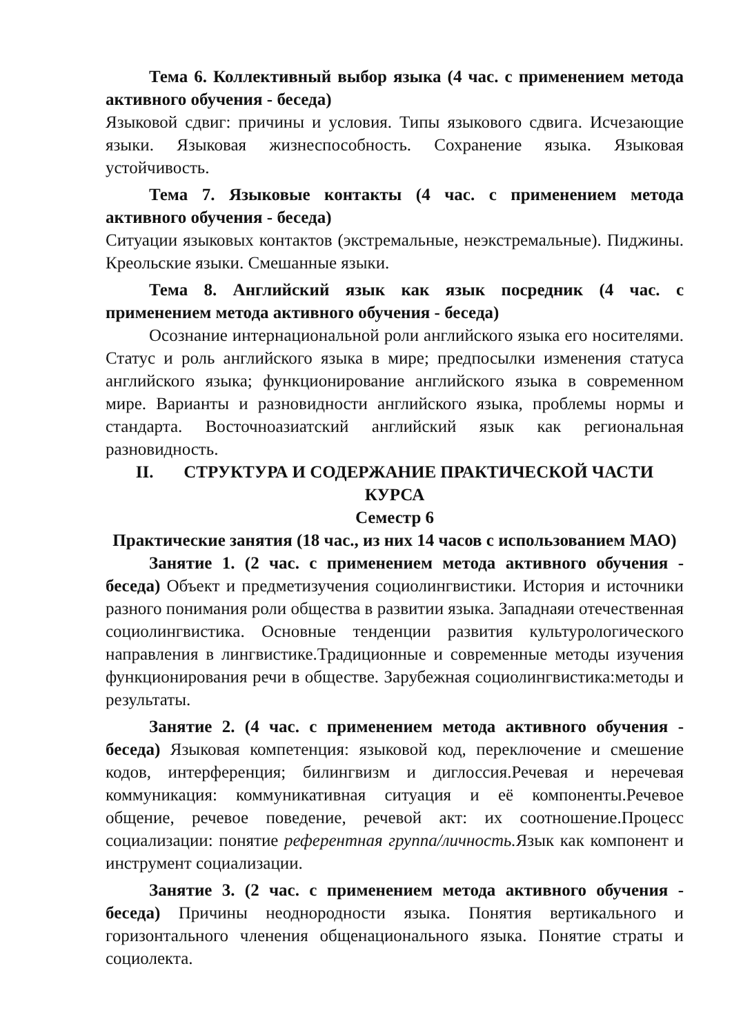Тема 6. Коллективный выбор языка (4 час. с применением метода активного обучения - беседа)
Языковой сдвиг: причины и условия. Типы языкового сдвига. Исчезающие языки. Языковая жизнеспособность. Сохранение языка. Языковая устойчивость.
Тема 7. Языковые контакты (4 час. с применением метода активного обучения - беседа)
Ситуации языковых контактов (экстремальные, неэкстремальные). Пиджины. Креольские языки. Смешанные языки.
Тема 8. Английский язык как язык посредник (4 час. с применением метода активного обучения - беседа)
Осознание интернациональной роли английского языка его носителями. Статус и роль английского языка в мире; предпосылки изменения статуса английского языка; функционирование английского языка в современном мире. Варианты и разновидности английского языка, проблемы нормы и стандарта. Восточноазиатский английский язык как региональная разновидность.
II. СТРУКТУРА И СОДЕРЖАНИЕ ПРАКТИЧЕСКОЙ ЧАСТИ КУРСА
Семестр 6
Практические занятия (18 час., из них 14 часов с использованием МАО)
Занятие 1. (2 час. с применением метода активного обучения - беседа) Объект и предметизучения социолингвистики. История и источники разного понимания роли общества в развитии языка. Западнаяи отечественная социолингвистика. Основные тенденции развития культурологического направления в лингвистике.Традиционные и современные методы изучения функционирования речи в обществе. Зарубежная социолингвистика:методы и результаты.
Занятие 2. (4 час. с применением метода активного обучения - беседа) Языковая компетенция: языковой код, переключение и смешение кодов, интерференция; билингвизм и диглоссия.Речевая и неречевая коммуникация: коммуникативная ситуация и её компоненты.Речевое общение, речевое поведение, речевой акт: их соотношение.Процесс социализации: понятие референтная группа/личность. Язык как компонент и инструмент социализации.
Занятие 3. (2 час. с применением метода активного обучения - беседа) Причины неоднородности языка. Понятия вертикального и горизонтального членения общенационального языка. Понятие страты и социолекта.